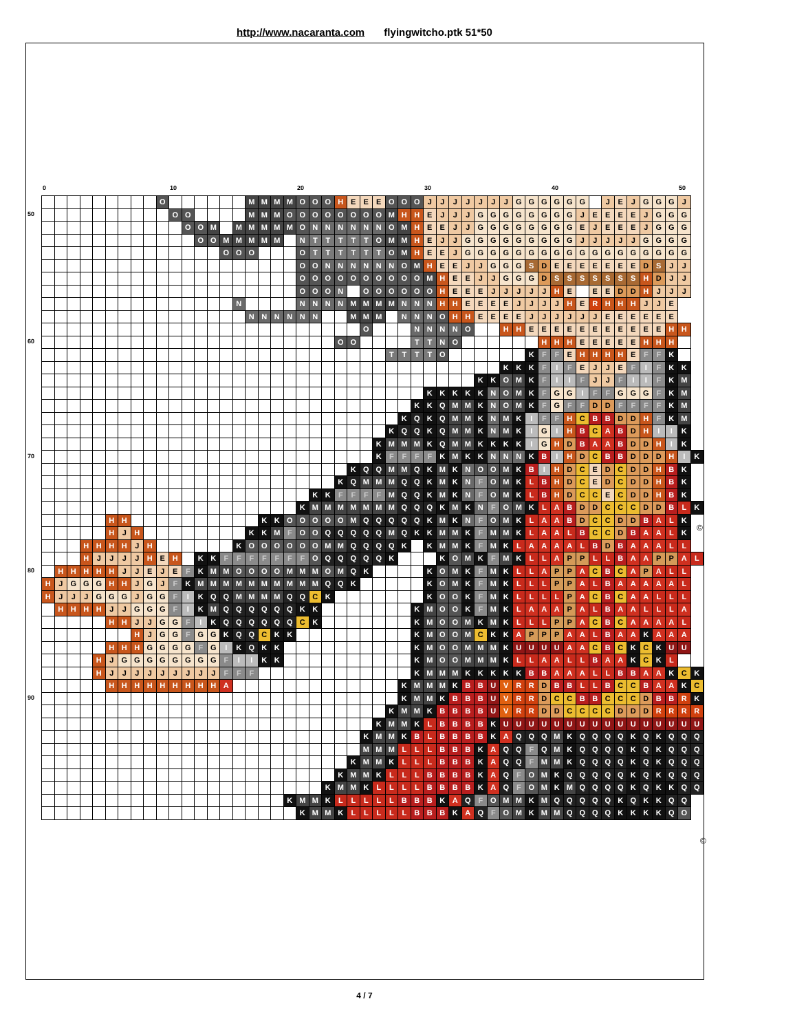http://www.nacaranta.com flyingwitcho.ptk 51*50
0 10 20 30 40 50
| | | | | | | | | | | O | | | | | | | M | M | M | M | O | O | O | H | E | E | E | O | O | O | J | J | J | J | J | J | J | G | G | G | G | G | G | | J | E | J | G | G | G | J | |
| 50 | | | | | | | | | | | O | O | | | | | M | M | M | O | O | O | O | O | O | O | O | M | H | H | E | J | J | J | G | G | G | G | G | G | G | G | J | E | E | E | E | J | G | G | G | |
| | | | | | | | | | | | | O | O | M | | M | M | M | M | M | O | N | N | N | N | N | N | O | M | H | E | E | J | J | G | G | G | G | G | G | G | G | E | J | E | E | E | J | G | G | G | |
| | | | | | | | | | | | | | O | O | M | M | M | M | M | | N | T | T | T | T | T | O | M | M | H | E | J | J | G | G | G | G | G | G | G | G | G | J | J | J | J | J | G | G | G | G | |
| | | | | | | | | | | | | | | | O | O | O | | | | O | T | T | T | T | T | T | O | M | H | E | E | J | G | G | G | G | G | G | G | G | G | G | G | G | G | G | G | G | G | G | |
| | | | | | | | | | | | | | | | | | | | | | O | O | N | N | N | N | N | N | O | M | H | E | E | J | J | G | G | G | S | D | E | E | E | E | E | E | E | D | S | J | J | |
| | | | | | | | | | | | | | | | | | | | | | O | O | O | O | O | O | O | O | O | O | M | H | E | E | J | J | G | G | G | D | S | S | S | S | S | S | S | H | D | J | J | |
| | | | | | | | | | | | | | | | | | | | | | O | O | O | N | | O | O | O | O | O | O | H | E | E | E | J | J | J | J | J | H | E | | E | E | D | D | H | J | J | J | |
| | | | | | | | | | | | | | | | | N | | | | | N | N | N | N | M | M | M | M | N | N | N | H | H | E | E | E | E | J | J | J | J | H | E | R | H | H | H | J | J | E | | |
| | | | | | | | | | | | | | | | | | N | N | N | N | N | N | | | M | M | M | | N | N | N | O | H | H | E | E | E | E | J | J | J | J | J | J | E | E | E | E | E | E | | |
| | | | | | | | | | | | | | | | | | | | | | | | | | | O | | | | N | N | N | N | O | | | H | H | E | E | E | E | E | E | E | E | E | E | E | H | H | |
| 60 | | | | | | | | | | | | | | | | | | | | | | | | O | O | | | | | T | T | N | O | | | | | | | H | H | H | E | E | E | E | E | H | H | H | | |
| | | | | | | | | | | | | | | | | | | | | | | | | | | | | T | T | T | T | O | | | | | | | K | F | F | E | H | H | H | H | E | F | F | K | | |
| | | | | | | | | | | | | | | | | | | | | | | | | | | | | | | | | | | | | | K | K | K | F | I | F | E | J | J | E | F | I | F | K | K | |
| | | | | | | | | | | | | | | | | | | | | | | | | | | | | | | | | | | | K | K | O | M | K | F | I | I | F | J | J | F | I | I | F | K | M | |
| | | | | | | | | | | | | | | | | | | | | | | | | | | | | | | | K | K | K | K | K | N | O | M | K | F | G | G | I | F | F | G | G | G | F | K | M | |
| | | | | | | | | | | | | | | | | | | | | | | | | | | | | | | K | K | Q | M | M | K | N | O | M | K | F | G | F | F | D | D | F | F | F | F | K | M | |
| | | | | | | | | | | | | | | | | | | | | | | | | | | | | | K | Q | K | Q | M | M | K | N | M | K | I | F | F | H | C | B | B | D | D | H | F | K | M | |
| | | | | | | | | | | | | | | | | | | | | | | | | | | | | K | Q | Q | K | Q | M | M | K | N | M | K | I | G | I | H | B | C | A | B | D | H | I | I | K | |
| | | | | | | | | | | | | | | | | | | | | | | | | | | | K | M | M | M | K | Q | M | M | K | K | K | K | I | G | H | D | B | A | A | B | D | D | H | I | K | |
| 70 | | | | | | | | | | | | | | | | | | | | | | | | | | | K | F | F | F | F | K | M | K | K | N | N | N | K | B | I | H | D | C | B | B | D | D | D | H | I | K |
| | | | | | | | | | | | | | | | | | | | | | | | | | K | Q | Q | M | M | Q | K | M | K | N | O | O | M | K | B | I | H | D | C | E | D | C | D | D | H | B | K | |
| | | | | | | | | | | | | | | | | | | | | | | | | K | Q | M | M | M | Q | Q | K | M | K | N | F | O | M | K | L | B | H | D | C | E | D | C | D | D | H | B | K | |
| | | | | | | | | | | | | | | | | | | | | | | K | K | F | F | F | F | M | Q | Q | K | M | K | N | F | O | M | K | L | B | H | D | C | C | E | C | D | D | H | B | K | |
| | | | | | | | | | | | | | | | | | | | | | K | M | M | M | M | M | M | M | Q | Q | Q | K | M | K | N | F | O | M | K | L | A | B | D | D | C | C | C | D | D | B | L | K |
| | | | | | | H | H | | | | | | | | | | | K | K | O | O | O | O | O | M | Q | Q | Q | Q | Q | K | M | K | N | F | O | M | K | L | A | A | B | D | C | C | D | D | B | A | L | K | |
| | | | | | | H | J | H | | | | | | | | | K | K | M | F | O | O | Q | Q | Q | Q | Q | M | Q | K | K | M | M | K | F | M | M | K | L | A | A | L | B | C | C | D | B | A | A | L | K | |
| | | | | H | H | H | H | J | H | | | | | | | K | O | O | O | O | O | O | M | M | Q | Q | Q | Q | K | | K | M | M | K | F | M | K | L | A | A | A | A | L | B | D | B | A | A | A | L | L | |
| | | | | H | J | J | J | J | H | E | H | | K | K | F | F | F | F | F | F | F | O | Q | Q | Q | Q | Q | K | | | | K | O | M | K | F | M | K | L | L | A | P | P | L | L | B | A | A | P | P | A | L |
| 80 | | H | H | H | H | H | J | J | E | J | E | F | K | M | M | O | O | O | O | M | M | M | O | M | Q | K | | | | | K | O | M | K | F | M | K | L | L | A | P | P | A | C | B | C | A | P | A | L | L | |
| | H | J | G | G | G | H | H | J | G | J | F | K | M | M | M | M | M | M | M | M | M | M | Q | Q | K | | | | | | K | O | M | K | F | M | K | L | L | L | P | P | A | L | B | A | A | A | A | A | L | |
| | H | J | J | J | G | G | G | J | G | G | F | I | K | Q | Q | M | M | M | M | Q | Q | C | K | | | | | | | | K | O | O | K | F | M | K | L | L | L | L | P | A | C | B | C | A | A | L | L | L | |
| | | H | H | H | H | J | J | G | G | G | F | I | K | M | Q | Q | Q | Q | Q | Q | K | K | | | | | | | | K | M | O | O | K | F | M | K | L | A | A | A | P | A | L | B | A | A | L | L | L | A | |
| | | | | | | H | H | J | J | G | G | F | I | K | Q | Q | Q | Q | Q | Q | C | K | | | | | | | | K | M | O | O | M | K | M | K | L | L | L | P | P | A | C | B | C | A | A | A | A | L | |
| | | | | | | | | H | J | G | G | F | G | G | K | Q | Q | C | K | K | | | | | | | | | | K | M | O | O | M | C | K | K | A | P | P | P | A | A | L | B | A | A | K | A | A | A | |
| | | | | | | H | H | H | G | G | G | G | F | G | I | K | Q | K | K | | | | | | | | | | | K | M | O | O | M | M | M | K | U | U | U | U | A | A | C | B | C | K | C | K | U | U | |
| | | | | | H | J | G | G | G | G | G | G | G | G | F | I | I | K | K | | | | | | | | | | | K | M | O | O | M | M | M | K | L | L | A | A | L | L | B | A | A | K | C | K | L | | |
| | | | | | H | J | J | J | J | J | J | J | J | J | F | F | F | | | | | | | | | | | | | K | M | M | M | K | K | K | K | K | B | B | A | A | A | L | L | B | B | A | A | K | C | K |
| | | | | | | H | H | H | H | H | H | H | H | H | A | | | | | | | | | | | | | | K | M | M | M | K | B | B | U | V | R | R | D | B | B | L | L | B | C | C | B | A | A | K | C |
| 90 | | | | | | | | | | | | | | | | | | | | | | | | | | | | | K | M | M | K | B | B | B | U | V | R | R | D | C | C | B | B | C | C | C | D | B | B | R | K |
| | | | | | | | | | | | | | | | | | | | | | | | | | | | | K | M | M | K | B | B | B | B | U | V | R | R | D | D | C | C | C | C | D | D | D | R | R | R | R |
| | | | | | | | | | | | | | | | | | | | | | | | | | | | K | M | M | K | L | B | B | B | B | K | U | U | U | U | U | U | U | U | U | U | U | U | U | U | U | U |
| | | | | | | | | | | | | | | | | | | | | | | | | | | K | M | M | K | B | L | B | B | B | B | K | A | Q | Q | Q | M | K | Q | Q | Q | Q | K | Q | K | Q | Q | Q |
| | | | | | | | | | | | | | | | | | | | | | | | | | | M | M | M | L | L | L | B | B | B | K | A | Q | Q | F | Q | M | K | Q | Q | Q | Q | K | Q | K | Q | Q | Q |
| | | | | | | | | | | | | | | | | | | | | | | | | | K | M | M | K | L | L | L | B | B | B | K | A | Q | Q | F | M | M | K | Q | Q | Q | Q | K | Q | K | Q | Q | Q |
| | | | | | | | | | | | | | | | | | | | | | | | | K | M | M | K | L | L | L | B | B | B | B | K | A | Q | F | O | M | K | Q | Q | Q | Q | Q | K | Q | K | Q | Q | Q |
| | | | | | | | | | | | | | | | | | | | | | | | K | M | M | K | L | L | L | L | B | B | B | B | K | A | Q | F | O | M | K | M | Q | Q | Q | Q | K | Q | K | K | Q | Q |
| | | | | | | | | | | | | | | | | | | | | K | M | M | K | L | L | L | L | L | B | B | B | K | A | Q | F | O | M | M | K | M | Q | Q | Q | Q | Q | K | Q | K | K | Q | Q | |
| | | | | | | | | | | | | | | | | | | | | | K | M | M | K | L | L | L | L | L | B | B | B | K | A | Q | F | O | M | K | M | M | Q | Q | Q | Q | K | K | K | K | Q | O | |
©
©
4 / 7